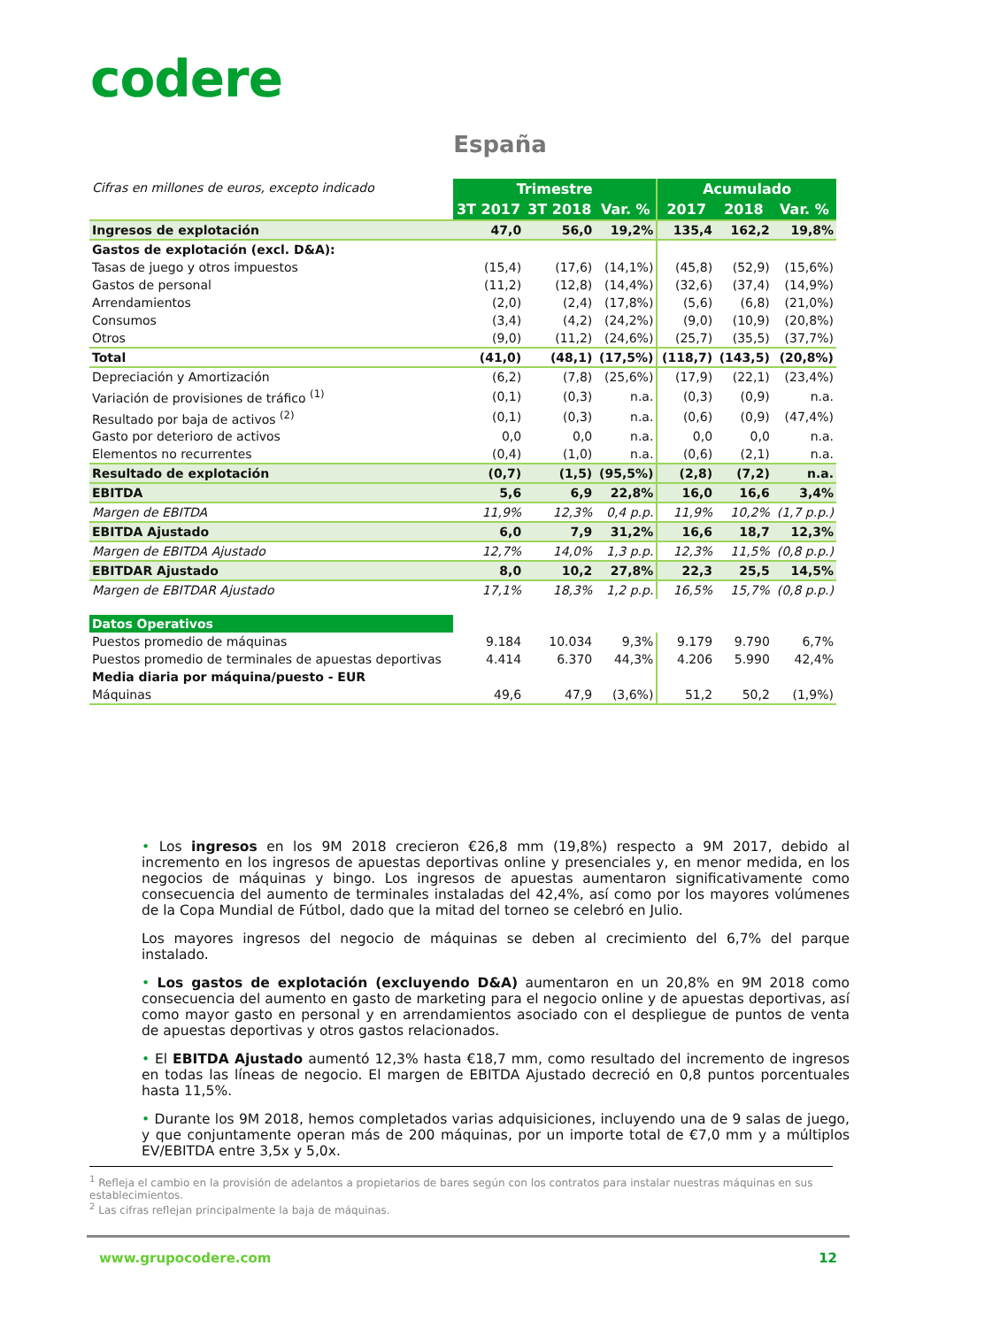codere
España
| Cifras en millones de euros, excepto indicado | Trimestre | | | Acumulado | | |
| | 3T 2017 | 3T 2018 | Var. % | 2017 | 2018 | Var. % |
| Ingresos de explotación | 47,0 | 56,0 | 19,2% | 135,4 | 162,2 | 19,8% |
| Gastos de explotación (excl. D&A): | | | | | | |
| Tasas de juego y otros impuestos | (15,4) | (17,6) | (14,1%) | (45,8) | (52,9) | (15,6%) |
| Gastos de personal | (11,2) | (12,8) | (14,4%) | (32,6) | (37,4) | (14,9%) |
| Arrendamientos | (2,0) | (2,4) | (17,8%) | (5,6) | (6,8) | (21,0%) |
| Consumos | (3,4) | (4,2) | (24,2%) | (9,0) | (10,9) | (20,8%) |
| Otros | (9,0) | (11,2) | (24,6%) | (25,7) | (35,5) | (37,7%) |
| Total | (41,0) | (48,1) | (17,5%) | (118,7) | (143,5) | (20,8%) |
| Depreciación y Amortización | (6,2) | (7,8) | (25,6%) | (17,9) | (22,1) | (23,4%) |
| Variación de provisiones de tráfico <sup>(1)</sup> | (0,1) | (0,3) | n.a. | (0,3) | (0,9) | n.a. |
| Resultado por baja de activos <sup>(2)</sup> | (0,1) | (0,3) | n.a. | (0,6) | (0,9) | (47,4%) |
| Gasto por deterioro de activos | 0,0 | 0,0 | n.a. | 0,0 | 0,0 | n.a. |
| Elementos no recurrentes | (0,4) | (1,0) | n.a. | (0,6) | (2,1) | n.a. |
| Resultado de explotación | (0,7) | (1,5) | (95,5%) | (2,8) | (7,2) | n.a. |
| EBITDA | 5,6 | 6,9 | 22,8% | 16,0 | 16,6 | 3,4% |
| Margen de EBITDA | 11,9% | 12,3% | 0,4 p.p. | 11,9% | 10,2% | (1,7 p.p.) |
| EBITDA Ajustado | 6,0 | 7,9 | 31,2% | 16,6 | 18,7 | 12,3% |
| Margen de EBITDA Ajustado | 12,7% | 14,0% | 1,3 p.p. | 12,3% | 11,5% | (0,8 p.p.) |
| EBITDAR Ajustado | 8,0 | 10,2 | 27,8% | 22,3 | 25,5 | 14,5% |
| Margen de EBITDAR Ajustado | 17,1% | 18,3% | 1,2 p.p. | 16,5% | 15,7% | (0,8 p.p.) |
| Datos Operativos | | | | | | |
| Puestos promedio de máquinas | 9.184 | 10.034 | 9,3% | 9.179 | 9.790 | 6,7% |
| Puestos promedio de terminales de apuestas deportivas | 4.414 | 6.370 | 44,3% | 4.206 | 5.990 | 42,4% |
| Media diaria por máquina/puesto - EUR | | | | | | |
| Máquinas | 49,6 | 47,9 | (3,6%) | 51,2 | 50,2 | (1,9%) |
• Los ingresos en los 9M 2018 crecieron €26,8 mm (19,8%) respecto a 9M 2017, debido al incremento en los ingresos de apuestas deportivas online y presenciales y, en menor medida, en los negocios de máquinas y bingo. Los ingresos de apuestas aumentaron significativamente como consecuencia del aumento de terminales instaladas del 42,4%, así como por los mayores volúmenes de la Copa Mundial de Fútbol, dado que la mitad del torneo se celebró en Julio.
Los mayores ingresos del negocio de máquinas se deben al crecimiento del 6,7% del parque instalado.
• Los gastos de explotación (excluyendo D&A) aumentaron en un 20,8% en 9M 2018 como consecuencia del aumento en gasto de marketing para el negocio online y de apuestas deportivas, así como mayor gasto en personal y en arrendamientos asociado con el despliegue de puntos de venta de apuestas deportivas y otros gastos relacionados.
• El EBITDA Ajustado aumentó 12,3% hasta €18,7 mm, como resultado del incremento de ingresos en todas las líneas de negocio. El margen de EBITDA Ajustado decreció en 0,8 puntos porcentuales hasta 11,5%.
• Durante los 9M 2018, hemos completados varias adquisiciones, incluyendo una de 9 salas de juego, y que conjuntamente operan más de 200 máquinas, por un importe total de €7,0 mm y a múltiplos EV/EBITDA entre 3,5x y 5,0x.
<sup>1</sup> Refleja el cambio en la provisión de adelantos a propietarios de bares según con los contratos para instalar nuestras máquinas en sus establecimientos.
<sup>2</sup> Las cifras reflejan principalmente la baja de máquinas.
www.grupocodere.com 12